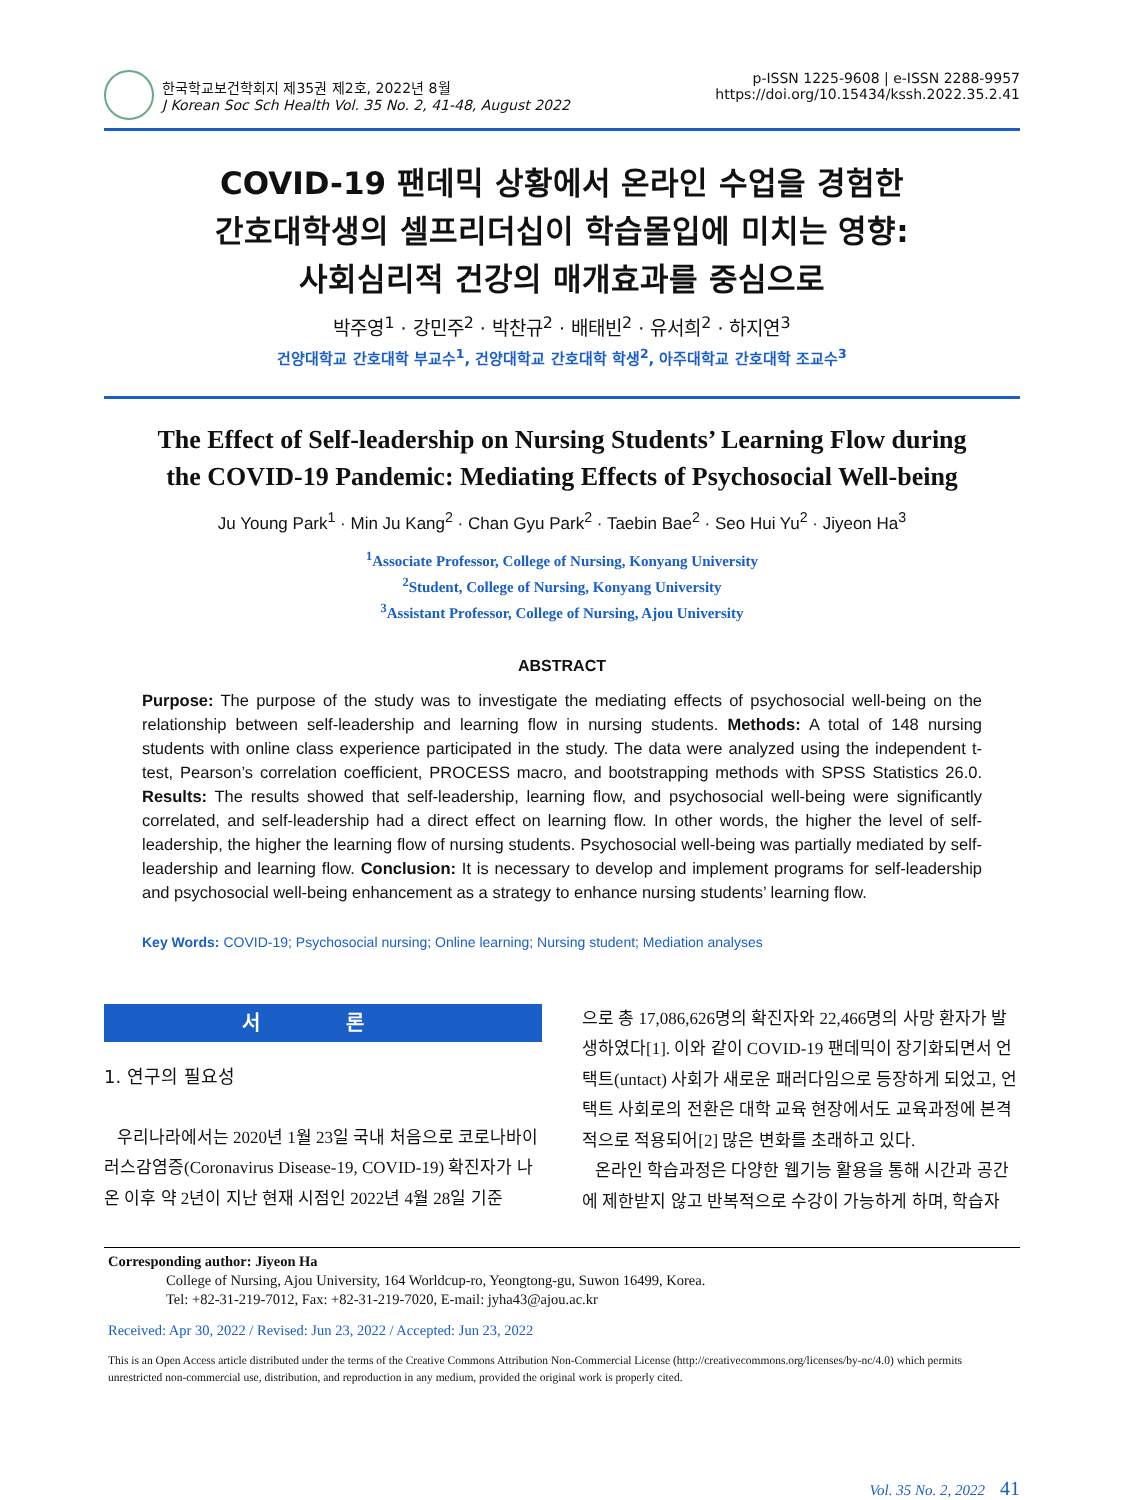한국학교보건학회지 제35권 제2호, 2022년 8월
J Korean Soc Sch Health Vol. 35 No. 2, 41-48, August 2022
p-ISSN 1225-9608 | e-ISSN 2288-9957
https://doi.org/10.15434/kssh.2022.35.2.41
COVID-19 팬데믹 상황에서 온라인 수업을 경험한
간호대학생의 셀프리더십이 학습몰입에 미치는 영향:
사회심리적 건강의 매개효과를 중심으로
박주영<sup>1</sup> · 강민주<sup>2</sup> · 박찬규<sup>2</sup> · 배태빈<sup>2</sup> · 유서희<sup>2</sup> · 하지연<sup>3</sup>
건양대학교 간호대학 부교수<sup>1</sup>, 건양대학교 간호대학 학생<sup>2</sup>, 아주대학교 간호대학 조교수<sup>3</sup>
The Effect of Self-leadership on Nursing Students’ Learning Flow during
the COVID-19 Pandemic: Mediating Effects of Psychosocial Well-being
Ju Young Park<sup>1</sup> · Min Ju Kang<sup>2</sup> · Chan Gyu Park<sup>2</sup> · Taebin Bae<sup>2</sup> · Seo Hui Yu<sup>2</sup> · Jiyeon Ha<sup>3</sup>
<sup>1</sup> Associate Professor, College of Nursing, Konyang University
<sup>2</sup> Student, College of Nursing, Konyang University
<sup>3</sup> Assistant Professor, College of Nursing, Ajou University
ABSTRACT
Purpose: The purpose of the study was to investigate the mediating effects of psychosocial well-being on the relationship between self-leadership and learning flow in nursing students. Methods: A total of 148 nursing students with online class experience participated in the study. The data were analyzed using the independent t-test, Pearson’s correlation coefficient, PROCESS macro, and bootstrapping methods with SPSS Statistics 26.0. Results: The results showed that self-leadership, learning flow, and psychosocial well-being were significantly correlated, and self-leadership had a direct effect on learning flow. In other words, the higher the level of self-leadership, the higher the learning flow of nursing students. Psychosocial well-being was partially mediated by self-leadership and learning flow. Conclusion: It is necessary to develop and implement programs for self-leadership and psychosocial well-being enhancement as a strategy to enhance nursing students’ learning flow.
Key Words: COVID-19; Psychosocial nursing; Online learning; Nursing student; Mediation analyses
서 론
1. 연구의 필요성
우리나라에서는 2020년 1월 23일 국내 처음으로 코로나바이러스감염증(Coronavirus Disease-19, COVID-19) 확진자가 나온 이후 약 2년이 지난 현재 시점인 2022년 4월 28일 기준
으로 총 17,086,626명의 확진자와 22,466명의 사망 환자가 발생하였다[1]. 이와 같이 COVID-19 팬데믹이 장기화되면서 언택트(untact) 사회가 새로운 패러다임으로 등장하게 되었고, 언택트 사회로의 전환은 대학 교육 현장에서도 교육과정에 본격적으로 적용되어[2] 많은 변화를 초래하고 있다.
온라인 학습과정은 다양한 웹기능 활용을 통해 시간과 공간에 제한받지 않고 반복적으로 수강이 가능하게 하며, 학습자
Corresponding author: Jiyeon Ha
College of Nursing, Ajou University, 164 Worldcup-ro, Yeongtong-gu, Suwon 16499, Korea.
Tel: +82-31-219-7012, Fax: +82-31-219-7020, E-mail: jyha43@ajou.ac.kr
Received: Apr 30, 2022 / Revised: Jun 23, 2022 / Accepted: Jun 23, 2022
This is an Open Access article distributed under the terms of the Creative Commons Attribution Non-Commercial License (http://creativecommons.org/licenses/by-nc/4.0) which permits unrestricted non-commercial use, distribution, and reproduction in any medium, provided the original work is properly cited.
Vol. 35 No. 2, 2022 41